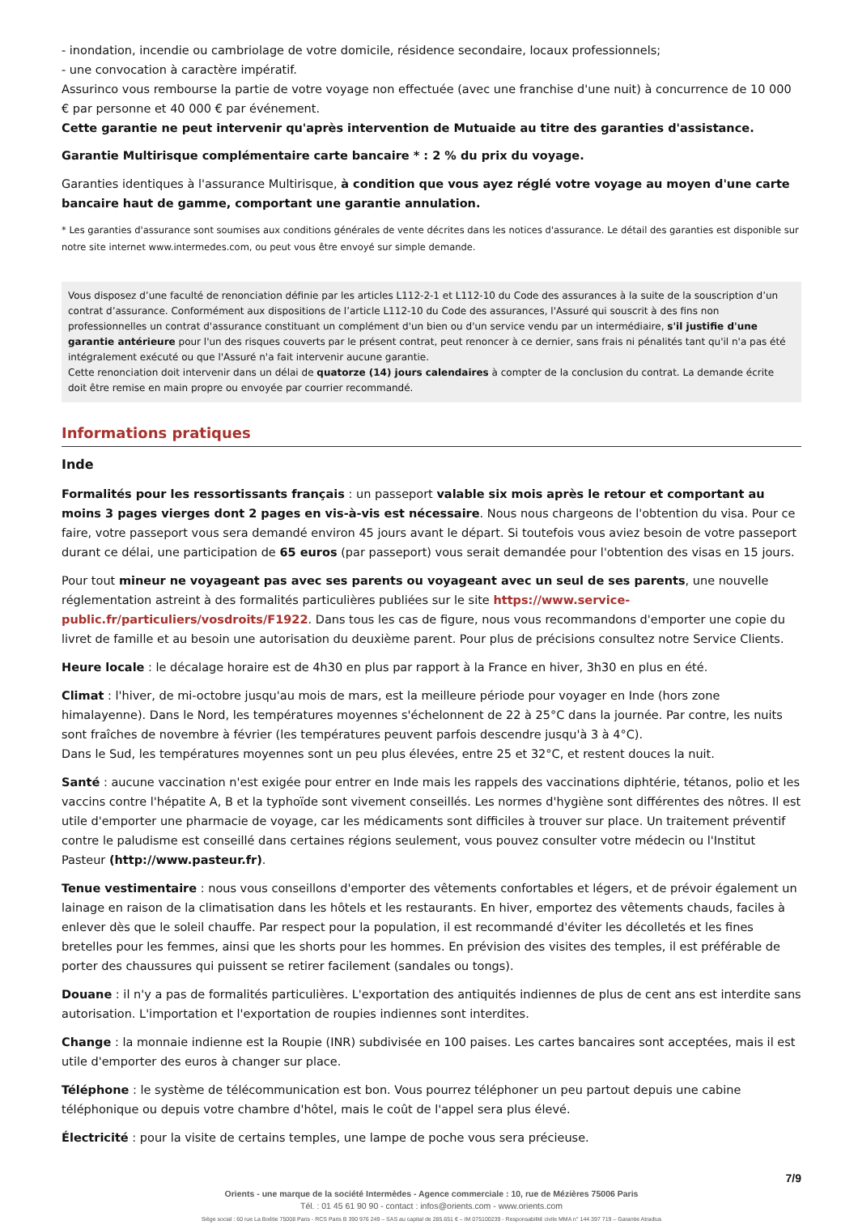- inondation, incendie ou cambriolage de votre domicile, résidence secondaire, locaux professionnels;
- une convocation à caractère impératif.
Assurinco vous rembourse la partie de votre voyage non effectuée (avec une franchise d'une nuit) à concurrence de 10 000 € par personne et 40 000 € par événement.
Cette garantie ne peut intervenir qu'après intervention de Mutuaide au titre des garanties d'assistance.
Garantie Multirisque complémentaire carte bancaire * : 2 % du prix du voyage.
Garanties identiques à l'assurance Multirisque, à condition que vous ayez réglé votre voyage au moyen d'une carte bancaire haut de gamme, comportant une garantie annulation.
* Les garanties d'assurance sont soumises aux conditions générales de vente décrites dans les notices d'assurance. Le détail des garanties est disponible sur notre site internet www.intermedes.com, ou peut vous être envoyé sur simple demande.
Vous disposez d’une faculté de renonciation définie par les articles L112-2-1 et L112-10 du Code des assurances à la suite de la souscription d’un contrat d’assurance. Conformément aux dispositions de l’article L112-10 du Code des assurances, l'Assuré qui souscrit à des fins non professionnelles un contrat d'assurance constituant un complément d'un bien ou d'un service vendu par un intermédiaire, s'il justifie d'une garantie antérieure pour l'un des risques couverts par le présent contrat, peut renoncer à ce dernier, sans frais ni pénalités tant qu'il n'a pas été intégralement exécuté ou que l'Assuré n'a fait intervenir aucune garantie.
Cette renonciation doit intervenir dans un délai de quatorze (14) jours calendaires à compter de la conclusion du contrat. La demande écrite doit être remise en main propre ou envoyée par courrier recommandé.
Informations pratiques
Inde
Formalités pour les ressortissants français : un passeport valable six mois après le retour et comportant au moins 3 pages vierges dont 2 pages en vis-à-vis est nécessaire. Nous nous chargeons de l'obtention du visa. Pour ce faire, votre passeport vous sera demandé environ 45 jours avant le départ. Si toutefois vous aviez besoin de votre passeport durant ce délai, une participation de 65 euros (par passeport) vous serait demandée pour l'obtention des visas en 15 jours.
Pour tout mineur ne voyageant pas avec ses parents ou voyageant avec un seul de ses parents, une nouvelle réglementation astreint à des formalités particulières publiées sur le site https://www.service-public.fr/particuliers/vosdroits/F1922. Dans tous les cas de figure, nous vous recommandons d'emporter une copie du livret de famille et au besoin une autorisation du deuxième parent. Pour plus de précisions consultez notre Service Clients.
Heure locale : le décalage horaire est de 4h30 en plus par rapport à la France en hiver, 3h30 en plus en été.
Climat : l'hiver, de mi-octobre jusqu'au mois de mars, est la meilleure période pour voyager en Inde (hors zone himalayenne). Dans le Nord, les températures moyennes s'échelonnent de 22 à 25°C dans la journée. Par contre, les nuits sont fraîches de novembre à février (les températures peuvent parfois descendre jusqu'à 3 à 4°C).
Dans le Sud, les températures moyennes sont un peu plus élevées, entre 25 et 32°C, et restent douces la nuit.
Santé : aucune vaccination n'est exigée pour entrer en Inde mais les rappels des vaccinations diphtérie, tétanos, polio et les vaccins contre l'hépatite A, B et la typhoïde sont vivement conseillés. Les normes d'hygiène sont différentes des nôtres. Il est utile d'emporter une pharmacie de voyage, car les médicaments sont difficiles à trouver sur place. Un traitement préventif contre le paludisme est conseillé dans certaines régions seulement, vous pouvez consulter votre médecin ou l'Institut Pasteur (http://www.pasteur.fr).
Tenue vestimentaire : nous vous conseillons d'emporter des vêtements confortables et légers, et de prévoir également un lainage en raison de la climatisation dans les hôtels et les restaurants. En hiver, emportez des vêtements chauds, faciles à enlever dès que le soleil chauffe. Par respect pour la population, il est recommandé d'éviter les décolletés et les fines bretelles pour les femmes, ainsi que les shorts pour les hommes. En prévision des visites des temples, il est préférable de porter des chaussures qui puissent se retirer facilement (sandales ou tongs).
Douane : il n'y a pas de formalités particulières. L'exportation des antiquités indiennes de plus de cent ans est interdite sans autorisation. L'importation et l'exportation de roupies indiennes sont interdites.
Change : la monnaie indienne est la Roupie (INR) subdivisée en 100 paises. Les cartes bancaires sont acceptées, mais il est utile d'emporter des euros à changer sur place.
Téléphone : le système de télécommunication est bon. Vous pourrez téléphoner un peu partout depuis une cabine téléphonique ou depuis votre chambre d'hôtel, mais le coût de l'appel sera plus élevé.
Électricité : pour la visite de certains temples, une lampe de poche vous sera précieuse.
7/9
Orients - une marque de la société Intermèdes - Agence commerciale : 10, rue de Mézières 75006 Paris
Tél. : 01 45 61 90 90 - contact : infos@orients.com - www.orients.com
Siège social : 60 rue La Boétie 75008 Paris - RCS Paris B 390 976 249 – SAS au capital de 285.651 € – IM 075100239 - Responsabilité civile MMA n° 144 397 719 – Garantie Atradius